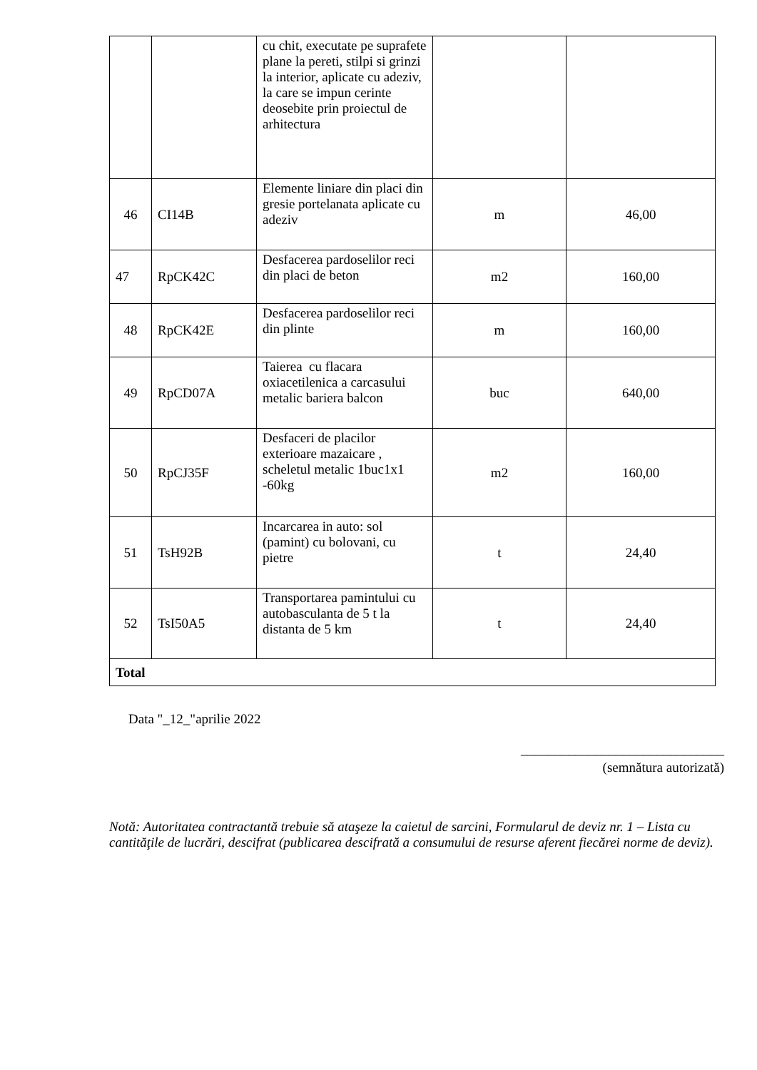| | | cu chit, executate pe suprafete plane la pereti, stilpi si grinzi la interior, aplicate cu adeziv, la care se impun cerinte deosebite prin proiectul de arhitectura | | |
| 46 | CI14B | Elemente liniare din placi din gresie portelanata aplicate cu adeziv | m | 46,00 |
| 47 | RpCK42C | Desfacerea pardoselilor reci din placi de beton | m2 | 160,00 |
| 48 | RpCK42E | Desfacerea pardoselilor reci din plinte | m | 160,00 |
| 49 | RpCD07A | Taierea cu flacara oxiacetilenica a carcasului metalic bariera balcon | buc | 640,00 |
| 50 | RpCJ35F | Desfaceri de placilor exterioare mazaicare , scheletul metalic 1buc1x1 -60kg | m2 | 160,00 |
| 51 | TsH92B | Incarcarea in auto: sol (pamint) cu bolovani, cu pietre | t | 24,40 |
| 52 | TsI50A5 | Transportarea pamintului cu autobasculanta de 5 t la distanta de 5 km | t | 24,40 |
| Total | | | | |
Data "_12_"aprilie 2022
______________________________
(semnătura autorizată)
Notă: Autoritatea contractantă trebuie să ataşeze la caietul de sarcini, Formularul de deviz nr. 1 – Lista cu cantităţile de lucrări, descifrat (publicarea descifrată a consumului de resurse aferent fiecărei norme de deviz).